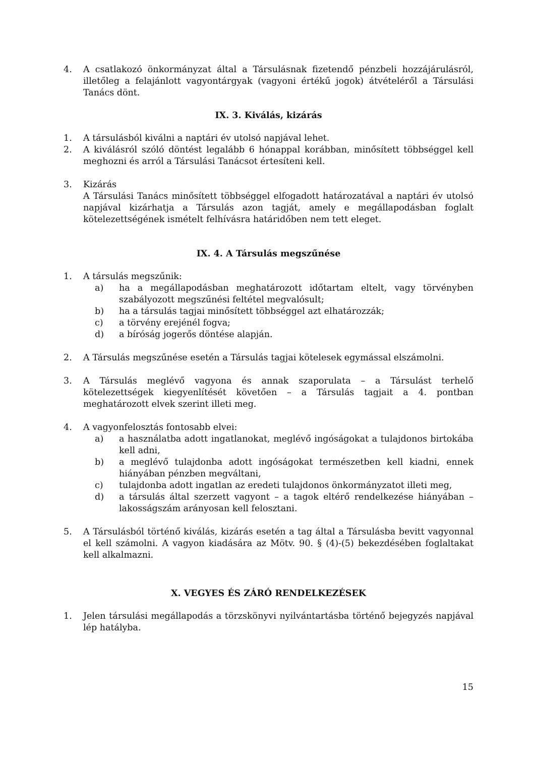4. A csatlakozó önkormányzat által a Társulásnak fizetendő pénzbeli hozzájárulásról, illetőleg a felajánlott vagyontárgyak (vagyoni értékű jogok) átvételéről a Társulási Tanács dönt.
IX. 3. Kiválás, kizárás
1. A társulásból kiválni a naptári év utolsó napjával lehet.
2. A kiválásról szóló döntést legalább 6 hónappal korábban, minősített többséggel kell meghozni és arról a Társulási Tanácsot értesíteni kell.
3. Kizárás
A Társulási Tanács minősített többséggel elfogadott határozatával a naptári év utolsó napjával kizárhatja a Társulás azon tagját, amely e megállapodásban foglalt kötelezettségének ismételt felhívásra határidőben nem tett eleget.
IX. 4. A Társulás megszűnése
1. A társulás megszűnik:
a) ha a megállapodásban meghatározott időtartam eltelt, vagy törvényben szabályozott megszűnési feltétel megvalósult;
b) ha a társulás tagjai minősített többséggel azt elhatározzák;
c) a törvény erejénél fogva;
d) a bíróság jogerős döntése alapján.
2. A Társulás megszűnése esetén a Társulás tagjai kötelesek egymással elszámolni.
3. A Társulás meglévő vagyona és annak szaporulata – a Társulást terhelő kötelezettségek kiegyenlítését követően – a Társulás tagjait a 4. pontban meghatározott elvek szerint illeti meg.
4. A vagyonfelosztás fontosabb elvei:
a) a használatba adott ingatlanokat, meglévő ingóságokat a tulajdonos birtokába kell adni,
b) a meglévő tulajdonba adott ingóságokat természetben kell kiadni, ennek hiányában pénzben megváltani,
c) tulajdonba adott ingatlan az eredeti tulajdonos önkormányzatot illeti meg,
d) a társulás által szerzett vagyont – a tagok eltérő rendelkezése hiányában – lakosságszám arányosan kell felosztani.
5. A Társulásból történő kiválás, kizárás esetén a tag által a Társulásba bevitt vagyonnal el kell számolni. A vagyon kiadására az Mötv. 90. § (4)-(5) bekezdésében foglaltakat kell alkalmazni.
X. VEGYES ÉS ZÁRÓ RENDELKEZÉSEK
1. Jelen társulási megállapodás a törzskönyvi nyilvántartásba történő bejegyzés napjával lép hatályba.
15